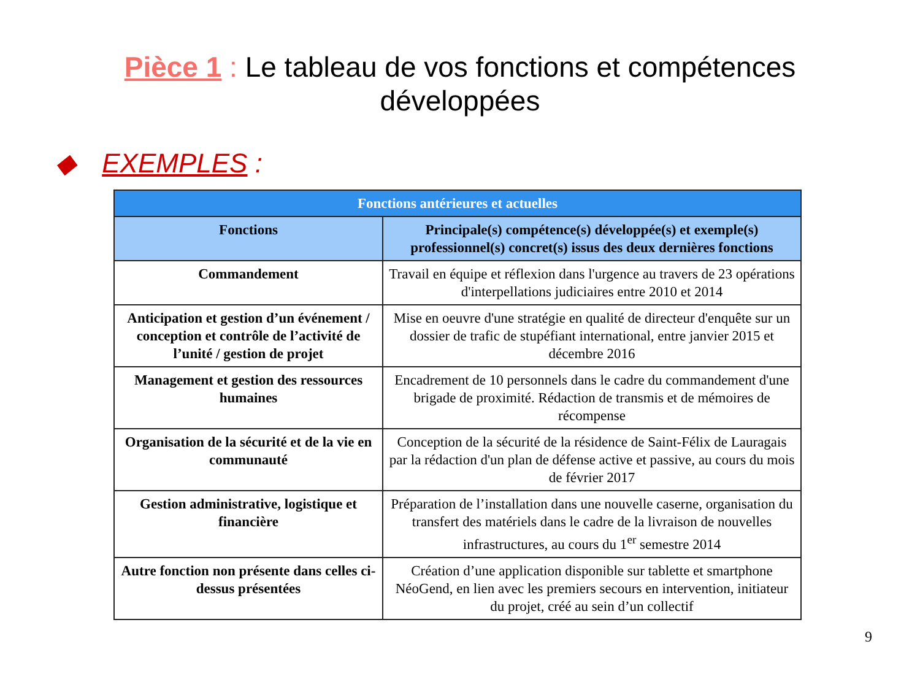Pièce 1 : Le tableau de vos fonctions et compétences
développées
◆ EXEMPLES :
| Fonctions antérieures et actuelles | |
| --- | --- |
| Fonctions | Principale(s) compétence(s) développée(s) et exemple(s) professionnel(s) concret(s) issus des deux dernières fonctions |
| Commandement | Travail en équipe et réflexion dans l'urgence au travers de 23 opérations d'interpellations judiciaires entre 2010 et 2014 |
| Anticipation et gestion d’un événement / conception et contrôle de l’activité de l’unité / gestion de projet | Mise en oeuvre d'une stratégie en qualité de directeur d'enquête sur un dossier de trafic de stupéfiant international, entre janvier 2015 et décembre 2016 |
| Management et gestion des ressources humaines | Encadrement de 10 personnels dans le cadre du commandement d'une brigade de proximité. Rédaction de transmis et de mémoires de récompense |
| Organisation de la sécurité et de la vie en communauté | Conception de la sécurité de la résidence de Saint-Félix de Lauragais par la rédaction d'un plan de défense active et passive, au cours du mois de février 2017 |
| Gestion administrative, logistique et financière | Préparation de l’installation dans une nouvelle caserne, organisation du transfert des matériels dans le cadre de la livraison de nouvelles infrastructures, au cours du 1<sup>er</sup> semestre 2014 |
| Autre fonction non présente dans celles ci-dessus présentées | Création d’une application disponible sur tablette et smartphone NéoGend, en lien avec les premiers secours en intervention, initiateur du projet, créé au sein d’un collectif |
9